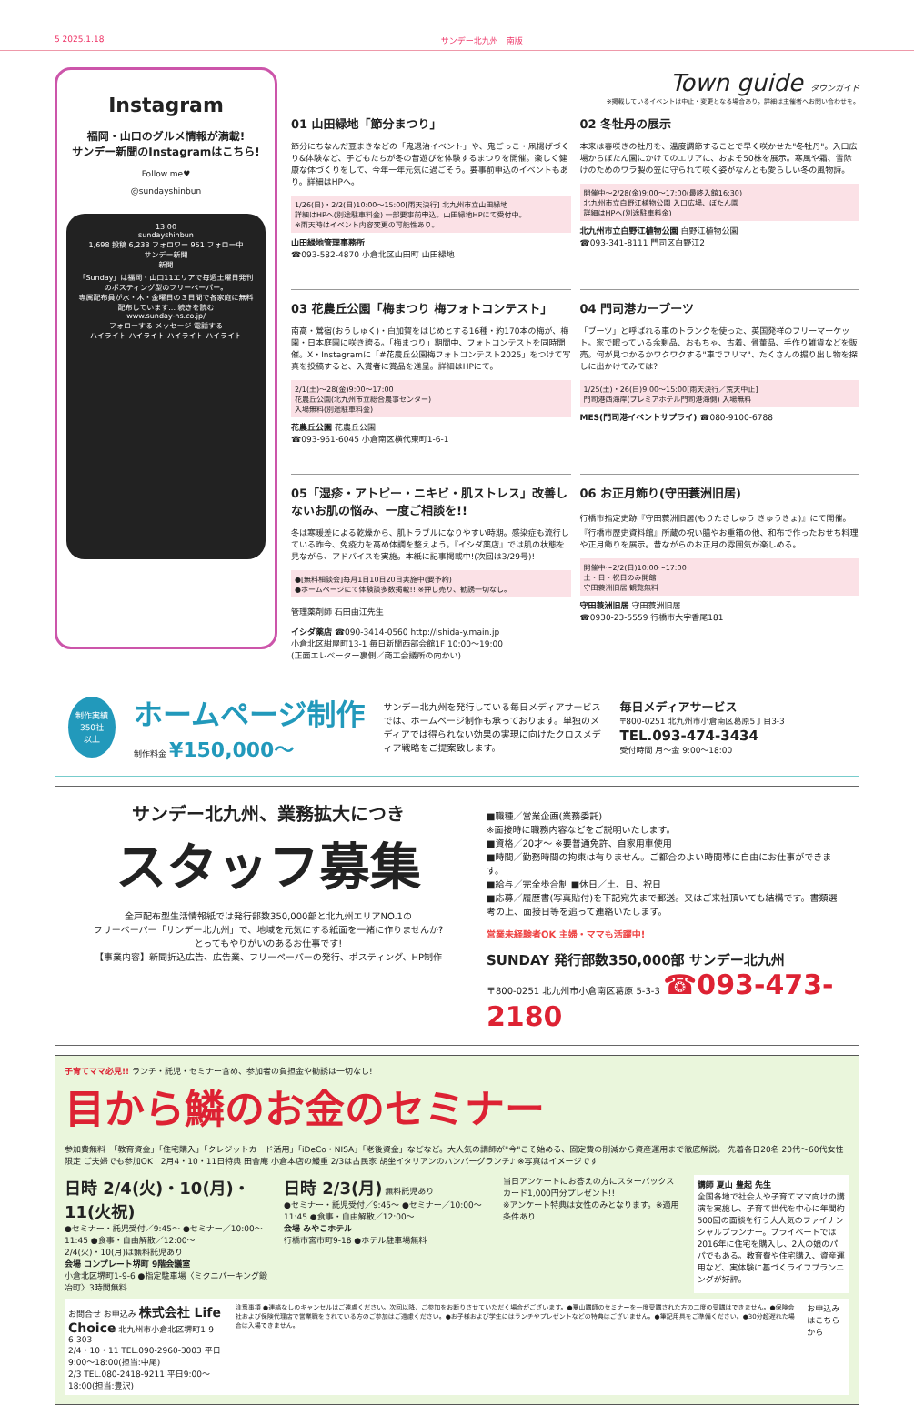5 2025.1.18 サンデー北九州　南版
Instagram
福岡・山口のグルメ情報が満載!
サンデー新聞のInstagramはこちら!
Follow me♥
@sundayshinbun
13:00
sundayshinbun
1,698 投稿 6,233 フォロワー 951 フォロー中
サンデー新聞
新聞
「Sunday」は福岡・山口11エリアで毎週土曜日発刊のポスティング型のフリーペーパー。
専属配布員が水・木・金曜日の３日間で各家庭に無料配布しています... 続きを読む
www.sunday-ns.co.jp/
フォローする メッセージ 電話する
ハイライト ハイライト ハイライト ハイライト
Town guide タウンガイド
※掲載しているイベントは中止・変更となる場合あり。詳細は主催者へお問い合わせを。
01 山田緑地「節分まつり」
節分にちなんだ豆まきなどの「鬼退治イベント」や、鬼ごっこ・凧揚げづくり&体験など、子どもたちが冬の昔遊びを体験するまつりを開催。楽しく健康な体づくりをして、今年一年元気に過ごそう。要事前申込のイベントもあり。詳細はHPへ。
1/26(日)・2/2(日)10:00～15:00[雨天決行] 北九州市立山田緑地
詳細はHPへ(別途駐車料金) 一部要事前申込。山田緑地HPにて受付中。
※雨天時はイベント内容変更の可能性あり。
山田緑地管理事務所
☎093-582-4870 小倉北区山田町 山田緑地
02 冬牡丹の展示
本来は春咲きの牡丹を、温度調節することで早く咲かせた"冬牡丹"。入口広場からぼたん園にかけてのエリアに、およそ50株を展示。寒風や霜、雪除けのためのワラ製の笠に守られて咲く姿がなんとも愛らしい冬の風物詩。
開催中～2/28(金)9:00～17:00(最終入館16:30)
北九州市立白野江植物公園 入口広場、ぼたん園
詳細はHPへ(別途駐車料金)
北九州市立白野江植物公園 白野江植物公園
☎093-341-8111 門司区白野江2
03 花農丘公園「梅まつり 梅フォトコンテスト」
南高・鶯宿(おうしゅく)・白加賀をはじめとする16種・約170本の梅が、梅園・日本庭園に咲き誇る。「梅まつり」期間中、フォトコンテストを同時開催。X・Instagramに「#花農丘公園梅フォトコンテスト2025」をつけて写真を投稿すると、入賞者に賞品を進呈。詳細はHPにて。
2/1(土)～28(金)9:00～17:00
花農丘公園(北九州市立総合農事センター)
入場無料(別途駐車料金)
花農丘公園 花農丘公園
☎093-961-6045 小倉南区横代東町1-6-1
04 門司港カーブーツ
「ブーツ」と呼ばれる車のトランクを使った、英国発祥のフリーマーケット。家で眠っている余剰品、おもちゃ、古着、骨董品、手作り雑貨などを販売。何が見つかるかワクワクする"車でフリマ"、たくさんの掘り出し物を探しに出かけてみては?
1/25(土)・26(日)9:00～15:00[雨天決行／荒天中止]
門司港西海岸(プレミアホテル門司港海側) 入場無料
MES(門司港イベントサプライ) ☎080-9100-6788
05「湿疹・アトピー・ニキビ・肌ストレス」改善しないお肌の悩み、一度ご相談を!!
冬は寒暖差による乾燥から、肌トラブルになりやすい時期。感染症も流行している昨今、免疫力を高め体調を整えよう。『イシダ薬店』では肌の状態を見ながら、アドバイスを実施。本紙に記事掲載中!(次回は3/29号)!
●[無料相談会]毎月1日10日20日実施中(要予約)
●ホームページにて体験談多数掲載!! ※押し売り、勧誘一切なし。
管理薬剤師 石田由江先生
イシダ薬店 ☎090-3414-0560 http://ishida-y.main.jp
小倉北区紺屋町13-1 毎日新聞西部会館1F 10:00～19:00
(正面エレベーター裏側／商工会議所の向かい)
06 お正月飾り(守田蓑洲旧居)
行橋市指定史跡『守田蓑洲旧居(もりたさしゅう きゅうきょ)』にて開催。『行橋市歴史資料館』所蔵の祝い膳やお重箱の他、和布で作ったおせち料理や正月飾りを展示。昔ながらのお正月の雰囲気が楽しめる。
開催中～2/2(日)10:00～17:00
土・日・祝日のみ開館
守田蓑洲旧居 観覧無料
守田蓑洲旧居 守田蓑洲旧居
☎0930-23-5559 行橋市大字香尾181
制作実績
350社
以上
ホームページ制作
制作料金 ¥150,000～
サンデー北九州を発行している毎日メディアサービスでは、ホームページ制作も承っております。単独のメディアでは得られない効果の実現に向けたクロスメディア戦略をご提案致します。
毎日メディアサービス
〒800-0251 北九州市小倉南区葛原5丁目3-3
TEL.093-474-3434
受付時間 月～金 9:00～18:00
サンデー北九州、業務拡大につき
スタッフ募集
全戸配布型生活情報紙では発行部数350,000部と北九州エリアNO.1の
フリーペーパー「サンデー北九州」で、地域を元気にする紙面を一緒に作りませんか?
とってもやりがいのあるお仕事です!
【事業内容】新聞折込広告、広告業、フリーペーパーの発行、ポスティング、HP制作
■職種／営業企画(業務委託)
※面接時に職務内容などをご説明いたします。
■資格／20才～ ※要普通免許、自家用車使用
■時間／勤務時間の拘束は有りません。ご都合のよい時間帯に自由にお仕事ができます。
■給与／完全歩合制 ■休日／土、日、祝日
■応募／履歴書(写真貼付)を下記宛先まで郵送。又はご来社頂いても結構です。書類選考の上、面接日等を追って連絡いたします。
営業未経験者OK 主婦・ママも活躍中!
SUNDAY 発行部数350,000部 サンデー北九州
〒800-0251 北九州市小倉南区葛原 5-3-3 ☎093-473-2180
子育てママ必見!! ランチ・託児・セミナー含め、参加者の負担金や勧誘は一切なし!
目から鱗のお金のセミナー
参加費無料　「教育資金」「住宅購入」「クレジットカード活用」「iDeCo・NISA」「老後資金」などなど。大人気の講師が"今"こそ始める、固定費の削減から資産運用まで徹底解説。 先着各日20名 20代～60代女性限定 ご夫婦でも参加OK　2月4・10・11日特典 田舎庵 小倉本店の鰻重 2/3は古民家 胡坐イタリアンのハンバーグランチ♪ ※写真はイメージです
日時 2/4(火)・10(月)・11(火祝)
●セミナー・託児受付／9:45～ ●セミナー／10:00～11:45 ●食事・自由解散／12:00～
2/4(火)・10(月)は無料託児あり
会場 コンプレート堺町 9階会議室
小倉北区堺町1-9-6 ●指定駐車場〈ミクニパーキング鍛冶町〉3時間無料
日時 2/3(月) 無料託児あり
●セミナー・託児受付／9:45～ ●セミナー／10:00～11:45 ●食事・自由解散／12:00～
会場 みやこホテル
行橋市宮市町9-18 ●ホテル駐車場無料
当日アンケートにお答えの方にスターバックスカード1,000円分プレゼント!!
※アンケート特典は女性のみとなります。※適用条件あり
講師 夏山 豊起 先生
全国各地で社会人や子育てママ向けの講演を実施し、子育て世代を中心に年間約500回の面談を行う大人気のファイナンシャルプランナー。プライベートでは2016年に住宅を購入し、2人の娘のパパでもある。教育費や住宅購入、資産運用など、実体験に基づくライフプランニングが好評。
お問合せ お申込み 株式会社 Life Choice 北九州市小倉北区堺町1-9-6-303
2/4・10・11 TEL.090-2960-3003 平日9:00～18:00(担当:中尾)
2/3 TEL.080-2418-9211 平日9:00～18:00(担当:豊沢)
注意事項 ●連絡なしのキャンセルはご遠慮ください。次回以降、ご参加をお断りさせていただく場合がございます。●夏山講師のセミナーを一度受講された方の二度の受講はできません。●保険会社および保険代理店で営業職をされている方のご参加はご遠慮ください。●お子様および学生にはランチやプレゼントなどの特典はございません。●筆記用具をご準備ください。●30分超遅れた場合は入場できません。
お申込みはこちらから